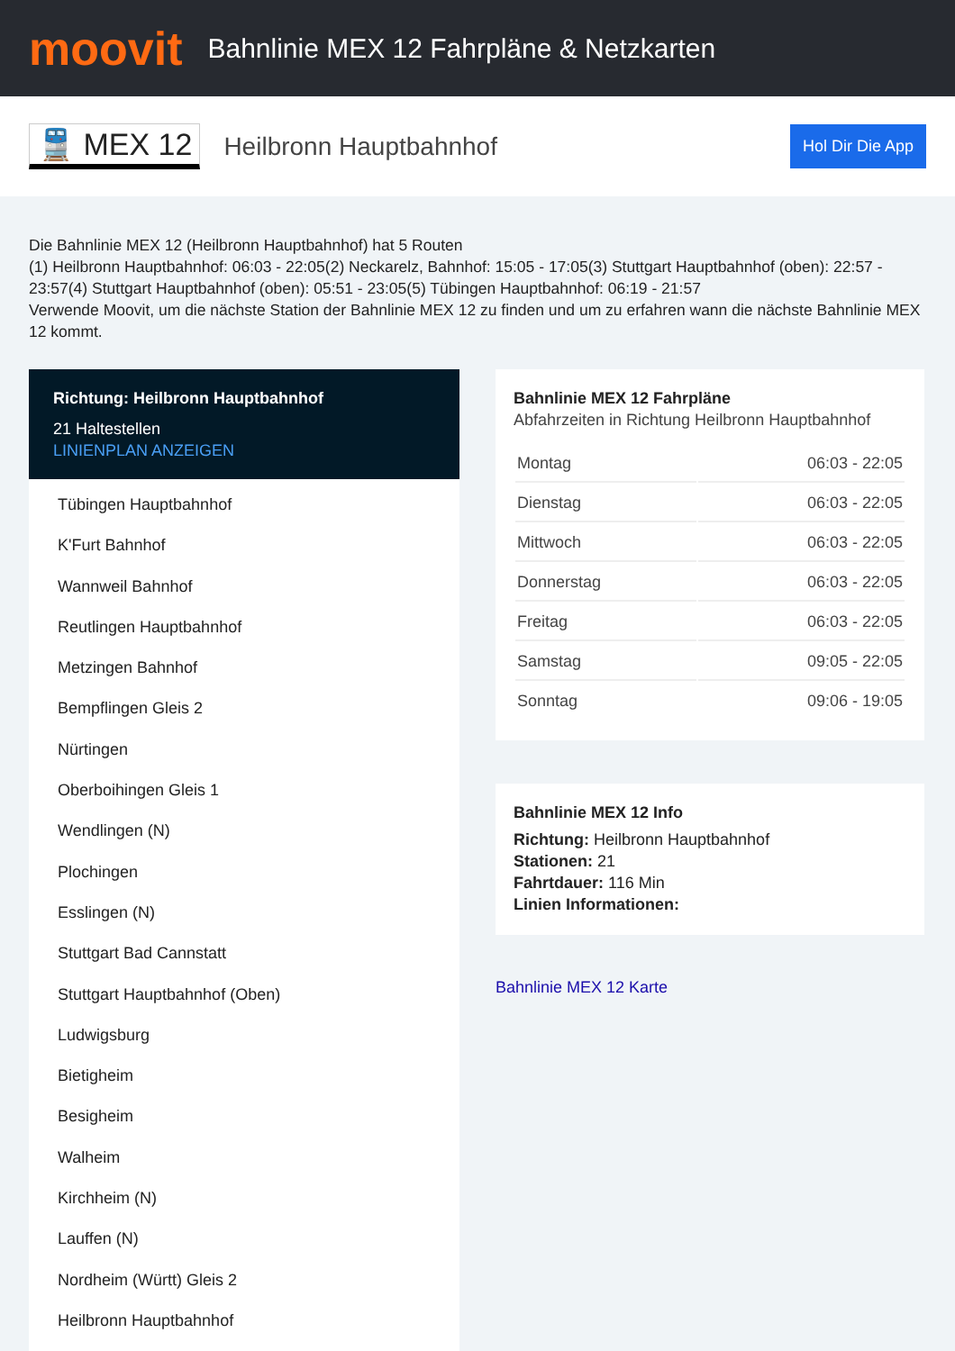moovit
Bahnlinie MEX 12 Fahrpläne & Netzkarten
🚆 MEX 12 Heilbronn Hauptbahnhof Hol Dir Die App
Die Bahnlinie MEX 12 (Heilbronn Hauptbahnhof) hat 5 Routen
(1) Heilbronn Hauptbahnhof: 06:03 - 22:05(2) Neckarelz, Bahnhof: 15:05 - 17:05(3) Stuttgart Hauptbahnhof (oben): 22:57 - 23:57(4) Stuttgart Hauptbahnhof (oben): 05:51 - 23:05(5) Tübingen Hauptbahnhof: 06:19 - 21:57
Verwende Moovit, um die nächste Station der Bahnlinie MEX 12 zu finden und um zu erfahren wann die nächste Bahnlinie MEX 12 kommt.
Richtung: Heilbronn Hauptbahnhof
21 Haltestellen
LINIENPLAN ANZEIGEN
Tübingen Hauptbahnhof
K'Furt Bahnhof
Wannweil Bahnhof
Reutlingen Hauptbahnhof
Metzingen Bahnhof
Bempflingen Gleis 2
Nürtingen
Oberboihingen Gleis 1
Wendlingen (N)
Plochingen
Esslingen (N)
Stuttgart Bad Cannstatt
Stuttgart Hauptbahnhof (Oben)
Ludwigsburg
Bietigheim
Besigheim
Walheim
Kirchheim (N)
Lauffen (N)
Nordheim (Württ) Gleis 2
Heilbronn Hauptbahnhof
Bahnlinie MEX 12 Fahrpläne
Abfahrzeiten in Richtung Heilbronn Hauptbahnhof
| Montag | 06:03 - 22:05 |
| Dienstag | 06:03 - 22:05 |
| Mittwoch | 06:03 - 22:05 |
| Donnerstag | 06:03 - 22:05 |
| Freitag | 06:03 - 22:05 |
| Samstag | 09:05 - 22:05 |
| Sonntag | 09:06 - 19:05 |
Bahnlinie MEX 12 Info
Richtung: Heilbronn Hauptbahnhof
Stationen: 21
Fahrtdauer: 116 Min
Linien Informationen:
Bahnlinie MEX 12 Karte